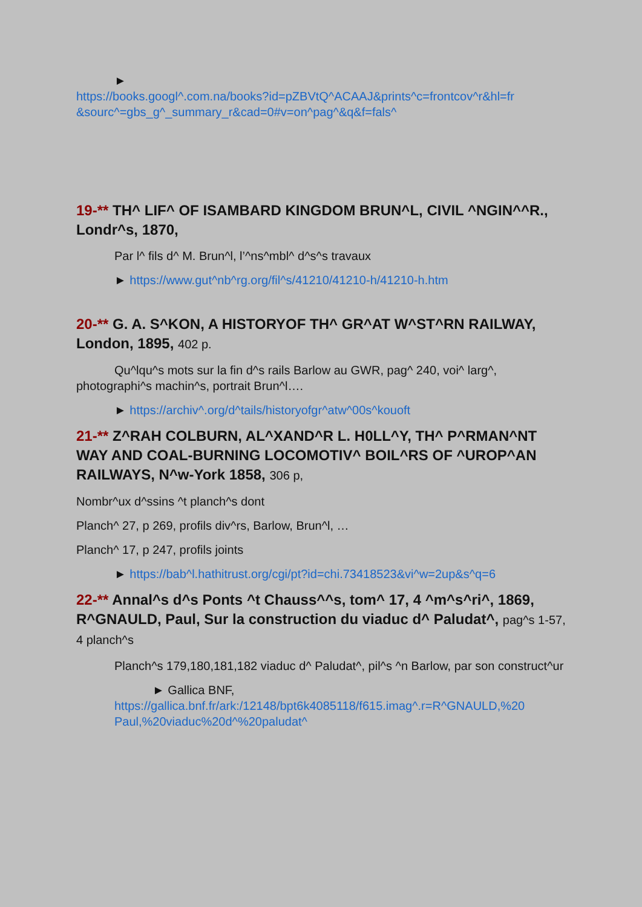►
https://books.googl^.com.na/books?id=pZBVtQ^ACAAJ&prints^c=frontcov^r&hl=fr &sourc^=gbs_g^_summary_r&cad=0#v=on^pag^&q&f=fals^
19-** TH^ LIF^ OF ISAMBARD KINGDOM BRUN^L, CIVIL ^NGIN^^R., Londr^s, 1870,
Par l^ fils d^ M. Brun^l, l’^ns^mbl^ d^s^s travaux
► https://www.gut^nb^rg.org/fil^s/41210/41210-h/41210-h.htm
20-** G. A. S^KON, A HISTORYOF TH^ GR^AT W^ST^RN RAILWAY, London, 1895, 402 p.
Qu^lqu^s mots sur la fin d^s rails Barlow au GWR, pag^ 240, voi^ larg^, photographi^s machin^s, portrait Brun^l….
► https://archiv^.org/d^tails/historyofgr^atw^00s^kouoft
21-** Z^RAH COLBURN, AL^XAND^R L. H0LL^Y, TH^ P^RMAN^NT WAY AND COAL-BURNING LOCOMOTIV^ BOIL^RS OF ^UROP^AN RAILWAYS, N^w-York 1858, 306 p,
Nombr^ux d^ssins ^t planch^s dont
Planch^ 27, p 269, profils div^rs, Barlow, Brun^l, …
Planch^ 17, p 247, profils joints
► https://bab^l.hathitrust.org/cgi/pt?id=chi.73418523&vi^w=2up&s^q=6
22-** Annal^s d^s Ponts ^t Chauss^^s, tom^ 17, 4 ^m^s^ri^, 1869, R^GNAULD, Paul, Sur la construction du viaduc d^ Paludat^, pag^s 1-57, 4 planch^s
Planch^s 179,180,181,182 viaduc d^ Paludat^, pil^s ^n Barlow, par son construct^ur
► Gallica BNF,
https://gallica.bnf.fr/ark:/12148/bpt6k4085118/f615.imag^.r=R^GNAULD,%20 Paul,%20viaduc%20d^%20paludat^